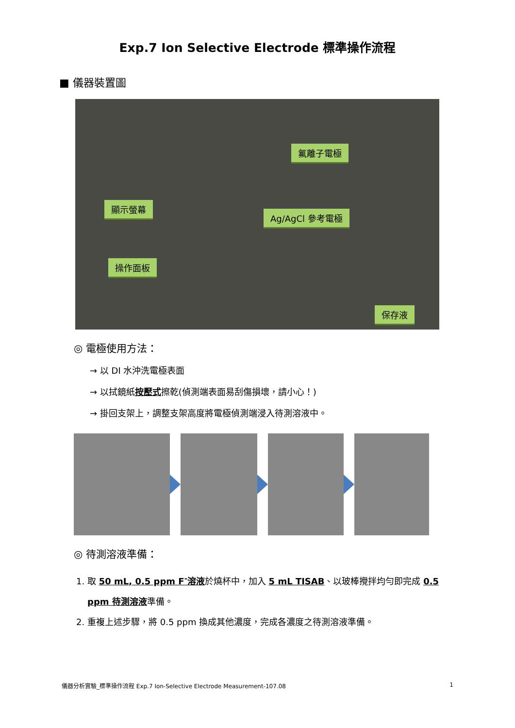Exp.7 Ion Selective Electrode 標準操作流程
■ 儀器裝置圖
氟離子電極
顯示螢幕
Ag/AgCl 參考電極
操作面板
保存液
◎ 電極使用方法：
→ 以 DI 水沖洗電極表面
→ 以拭鏡紙按壓式擦乾(偵測端表面易刮傷損壞，請小心！)
→ 掛回支架上，調整支架高度將電極偵測端浸入待測溶液中。
◎ 待測溶液準備：
1. 取 50 mL, 0.5 ppm F<sup>-</sup>溶液於燒杯中，加入 5 mL TISAB、以玻棒攪拌均勻即完成 0.5 ppm 待測溶液準備。
2. 重複上述步驟，將 0.5 ppm 換成其他濃度，完成各濃度之待測溶液準備。
儀器分析實驗_標準操作流程 Exp.7 Ion-Selective Electrode Measurement-107.08 1